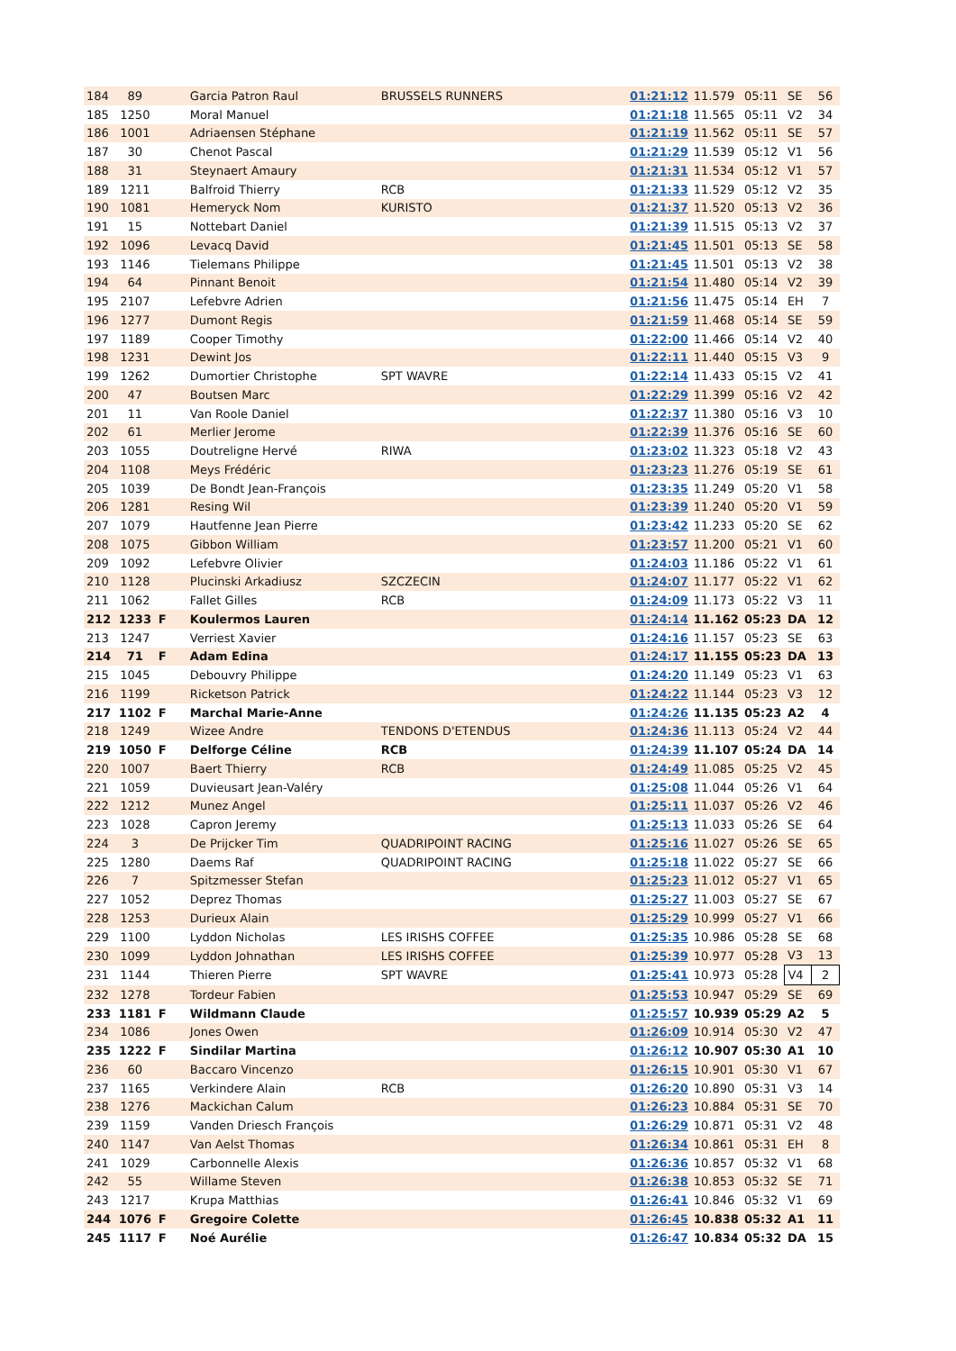| 184 | 89 | | Garcia Patron Raul | BRUSSELS RUNNERS | 01:21:12 | 11.579 | 05:11 | SE | 56 |
| 185 | 1250 | | Moral Manuel | | 01:21:18 | 11.565 | 05:11 | V2 | 34 |
| 186 | 1001 | | Adriaensen Stéphane | | 01:21:19 | 11.562 | 05:11 | SE | 57 |
| 187 | 30 | | Chenot Pascal | | 01:21:29 | 11.539 | 05:12 | V1 | 56 |
| 188 | 31 | | Steynaert Amaury | | 01:21:31 | 11.534 | 05:12 | V1 | 57 |
| 189 | 1211 | | Balfroid Thierry | RCB | 01:21:33 | 11.529 | 05:12 | V2 | 35 |
| 190 | 1081 | | Hemeryck Nom | KURISTO | 01:21:37 | 11.520 | 05:13 | V2 | 36 |
| 191 | 15 | | Nottebart Daniel | | 01:21:39 | 11.515 | 05:13 | V2 | 37 |
| 192 | 1096 | | Levacq David | | 01:21:45 | 11.501 | 05:13 | SE | 58 |
| 193 | 1146 | | Tielemans Philippe | | 01:21:45 | 11.501 | 05:13 | V2 | 38 |
| 194 | 64 | | Pinnant Benoit | | 01:21:54 | 11.480 | 05:14 | V2 | 39 |
| 195 | 2107 | | Lefebvre Adrien | | 01:21:56 | 11.475 | 05:14 | EH | 7 |
| 196 | 1277 | | Dumont Regis | | 01:21:59 | 11.468 | 05:14 | SE | 59 |
| 197 | 1189 | | Cooper Timothy | | 01:22:00 | 11.466 | 05:14 | V2 | 40 |
| 198 | 1231 | | Dewint Jos | | 01:22:11 | 11.440 | 05:15 | V3 | 9 |
| 199 | 1262 | | Dumortier Christophe | SPT WAVRE | 01:22:14 | 11.433 | 05:15 | V2 | 41 |
| 200 | 47 | | Boutsen Marc | | 01:22:29 | 11.399 | 05:16 | V2 | 42 |
| 201 | 11 | | Van Roole Daniel | | 01:22:37 | 11.380 | 05:16 | V3 | 10 |
| 202 | 61 | | Merlier Jerome | | 01:22:39 | 11.376 | 05:16 | SE | 60 |
| 203 | 1055 | | Doutreligne Hervé | RIWA | 01:23:02 | 11.323 | 05:18 | V2 | 43 |
| 204 | 1108 | | Meys Frédéric | | 01:23:23 | 11.276 | 05:19 | SE | 61 |
| 205 | 1039 | | De Bondt Jean-François | | 01:23:35 | 11.249 | 05:20 | V1 | 58 |
| 206 | 1281 | | Resing Wil | | 01:23:39 | 11.240 | 05:20 | V1 | 59 |
| 207 | 1079 | | Hautfenne Jean Pierre | | 01:23:42 | 11.233 | 05:20 | SE | 62 |
| 208 | 1075 | | Gibbon William | | 01:23:57 | 11.200 | 05:21 | V1 | 60 |
| 209 | 1092 | | Lefebvre Olivier | | 01:24:03 | 11.186 | 05:22 | V1 | 61 |
| 210 | 1128 | | Plucinski Arkadiusz | SZCZECIN | 01:24:07 | 11.177 | 05:22 | V1 | 62 |
| 211 | 1062 | | Fallet Gilles | RCB | 01:24:09 | 11.173 | 05:22 | V3 | 11 |
| 212 | 1233 | F | Koulermos Lauren | | 01:24:14 | 11.162 | 05:23 | DA | 12 |
| 213 | 1247 | | Verriest Xavier | | 01:24:16 | 11.157 | 05:23 | SE | 63 |
| 214 | 71 | F | Adam Edina | | 01:24:17 | 11.155 | 05:23 | DA | 13 |
| 215 | 1045 | | Debouvry Philippe | | 01:24:20 | 11.149 | 05:23 | V1 | 63 |
| 216 | 1199 | | Ricketson Patrick | | 01:24:22 | 11.144 | 05:23 | V3 | 12 |
| 217 | 1102 | F | Marchal Marie-Anne | | 01:24:26 | 11.135 | 05:23 | A2 | 4 |
| 218 | 1249 | | Wizee Andre | TENDONS D'ETENDUS | 01:24:36 | 11.113 | 05:24 | V2 | 44 |
| 219 | 1050 | F | Delforge Céline | RCB | 01:24:39 | 11.107 | 05:24 | DA | 14 |
| 220 | 1007 | | Baert Thierry | RCB | 01:24:49 | 11.085 | 05:25 | V2 | 45 |
| 221 | 1059 | | Duvieusart Jean-Valéry | | 01:25:08 | 11.044 | 05:26 | V1 | 64 |
| 222 | 1212 | | Munez Angel | | 01:25:11 | 11.037 | 05:26 | V2 | 46 |
| 223 | 1028 | | Capron Jeremy | | 01:25:13 | 11.033 | 05:26 | SE | 64 |
| 224 | 3 | | De Prijcker Tim | QUADRIPOINT RACING | 01:25:16 | 11.027 | 05:26 | SE | 65 |
| 225 | 1280 | | Daems Raf | QUADRIPOINT RACING | 01:25:18 | 11.022 | 05:27 | SE | 66 |
| 226 | 7 | | Spitzmesser Stefan | | 01:25:23 | 11.012 | 05:27 | V1 | 65 |
| 227 | 1052 | | Deprez Thomas | | 01:25:27 | 11.003 | 05:27 | SE | 67 |
| 228 | 1253 | | Durieux Alain | | 01:25:29 | 10.999 | 05:27 | V1 | 66 |
| 229 | 1100 | | Lyddon Nicholas | LES IRISHS COFFEE | 01:25:35 | 10.986 | 05:28 | SE | 68 |
| 230 | 1099 | | Lyddon Johnathan | LES IRISHS COFFEE | 01:25:39 | 10.977 | 05:28 | V3 | 13 |
| 231 | 1144 | | Thieren Pierre | SPT WAVRE | 01:25:41 | 10.973 | 05:28 | V4 | 2 |
| 232 | 1278 | | Tordeur Fabien | | 01:25:53 | 10.947 | 05:29 | SE | 69 |
| 233 | 1181 | F | Wildmann Claude | | 01:25:57 | 10.939 | 05:29 | A2 | 5 |
| 234 | 1086 | | Jones Owen | | 01:26:09 | 10.914 | 05:30 | V2 | 47 |
| 235 | 1222 | F | Sindilar Martina | | 01:26:12 | 10.907 | 05:30 | A1 | 10 |
| 236 | 60 | | Baccaro Vincenzo | | 01:26:15 | 10.901 | 05:30 | V1 | 67 |
| 237 | 1165 | | Verkindere Alain | RCB | 01:26:20 | 10.890 | 05:31 | V3 | 14 |
| 238 | 1276 | | Mackichan Calum | | 01:26:23 | 10.884 | 05:31 | SE | 70 |
| 239 | 1159 | | Vanden Driesch François | | 01:26:29 | 10.871 | 05:31 | V2 | 48 |
| 240 | 1147 | | Van Aelst Thomas | | 01:26:34 | 10.861 | 05:31 | EH | 8 |
| 241 | 1029 | | Carbonnelle Alexis | | 01:26:36 | 10.857 | 05:32 | V1 | 68 |
| 242 | 55 | | Willame Steven | | 01:26:38 | 10.853 | 05:32 | SE | 71 |
| 243 | 1217 | | Krupa Matthias | | 01:26:41 | 10.846 | 05:32 | V1 | 69 |
| 244 | 1076 | F | Gregoire Colette | | 01:26:45 | 10.838 | 05:32 | A1 | 11 |
| 245 | 1117 | F | Noé Aurélie | | 01:26:47 | 10.834 | 05:32 | DA | 15 |